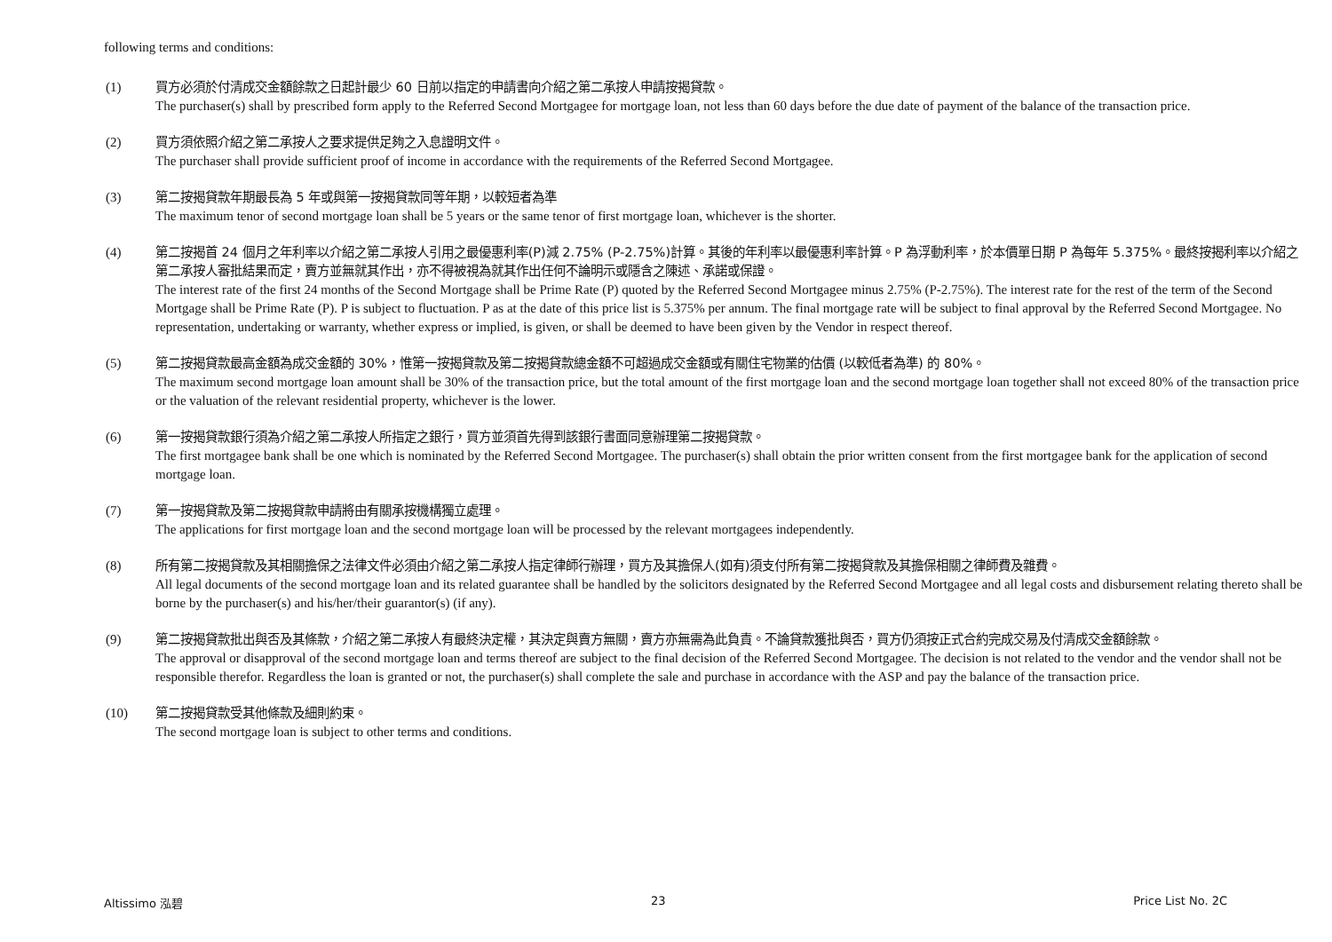following terms and conditions:
(1) 買方必須於付清成交金額餘款之日起計最少 60 日前以指定的申請書向介紹之第二承按人申請按揭貸款。
The purchaser(s) shall by prescribed form apply to the Referred Second Mortgagee for mortgage loan, not less than 60 days before the due date of payment of the balance of the transaction price.
(2) 買方須依照介紹之第二承按人之要求提供足夠之入息證明文件。
The purchaser shall provide sufficient proof of income in accordance with the requirements of the Referred Second Mortgagee.
(3) 第二按揭貸款年期最長為 5 年或與第一按揭貸款同等年期，以較短者為準
The maximum tenor of second mortgage loan shall be 5 years or the same tenor of first mortgage loan, whichever is the shorter.
(4) 第二按揭首 24 個月之年利率以介紹之第二承按人引用之最優惠利率(P)減 2.75% (P-2.75%)計算。其後的年利率以最優惠利率計算。P 為浮動利率，於本價單日期 P 為每年 5.375%。最終按揭利率以介紹之第二承按人審批結果而定，賣方並無就其作出，亦不得被視為就其作出任何不論明示或隱含之陳述、承諾或保證。
The interest rate of the first 24 months of the Second Mortgage shall be Prime Rate (P) quoted by the Referred Second Mortgagee minus 2.75% (P-2.75%). The interest rate for the rest of the term of the Second Mortgage shall be Prime Rate (P). P is subject to fluctuation. P as at the date of this price list is 5.375% per annum. The final mortgage rate will be subject to final approval by the Referred Second Mortgagee. No representation, undertaking or warranty, whether express or implied, is given, or shall be deemed to have been given by the Vendor in respect thereof.
(5) 第二按揭貸款最高金額為成交金額的 30%，惟第一按揭貸款及第二按揭貸款總金額不可超過成交金額或有關住宅物業的估價 (以較低者為準) 的 80%。
The maximum second mortgage loan amount shall be 30% of the transaction price, but the total amount of the first mortgage loan and the second mortgage loan together shall not exceed 80% of the transaction price or the valuation of the relevant residential property, whichever is the lower.
(6) 第一按揭貸款銀行須為介紹之第二承按人所指定之銀行，買方並須首先得到該銀行書面同意辦理第二按揭貸款。
The first mortgagee bank shall be one which is nominated by the Referred Second Mortgagee. The purchaser(s) shall obtain the prior written consent from the first mortgagee bank for the application of second mortgage loan.
(7) 第一按揭貸款及第二按揭貸款申請將由有關承按機構獨立處理。
The applications for first mortgage loan and the second mortgage loan will be processed by the relevant mortgagees independently.
(8) 所有第二按揭貸款及其相關擔保之法律文件必須由介紹之第二承按人指定律師行辦理，買方及其擔保人(如有)須支付所有第二按揭貸款及其擔保相關之律師費及雜費。
All legal documents of the second mortgage loan and its related guarantee shall be handled by the solicitors designated by the Referred Second Mortgagee and all legal costs and disbursement relating thereto shall be borne by the purchaser(s) and his/her/their guarantor(s) (if any).
(9) 第二按揭貸款批出與否及其條款，介紹之第二承按人有最終決定權，其決定與賣方無關，賣方亦無需為此負責。不論貸款獲批與否，買方仍須按正式合約完成交易及付清成交金額餘款。
The approval or disapproval of the second mortgage loan and terms thereof are subject to the final decision of the Referred Second Mortgagee. The decision is not related to the vendor and the vendor shall not be responsible therefor. Regardless the loan is granted or not, the purchaser(s) shall complete the sale and purchase in accordance with the ASP and pay the balance of the transaction price.
(10) 第二按揭貸款受其他條款及細則約束。
The second mortgage loan is subject to other terms and conditions.
Altissimo 泓碧 23 Price List No. 2C